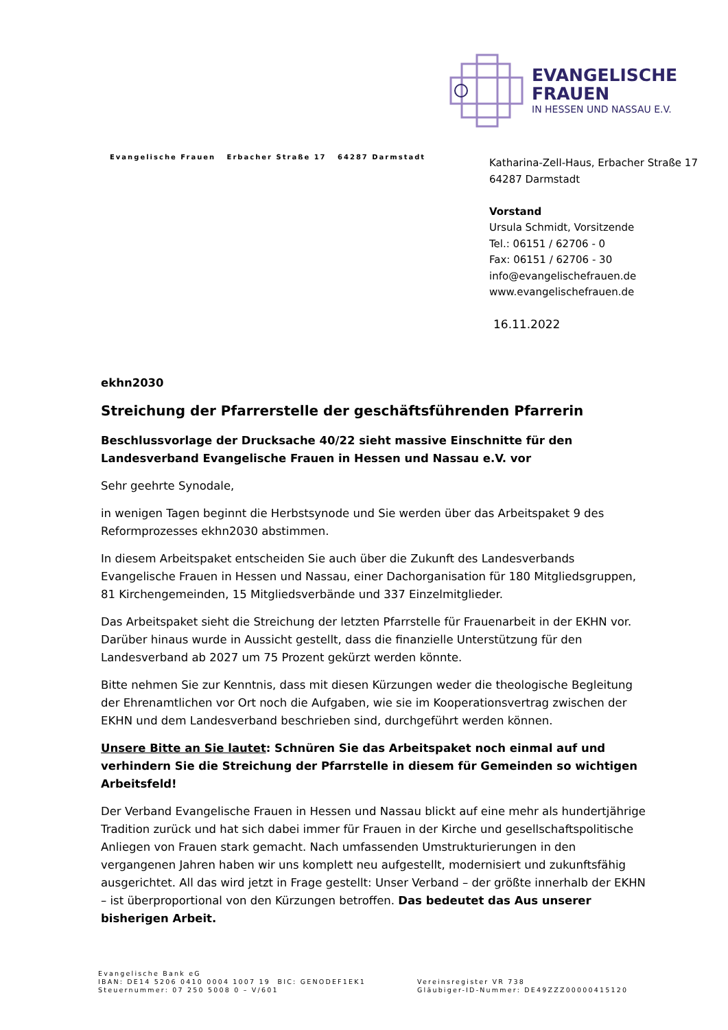EVANGELISCHE
FRAUEN
IN HESSEN UND NASSAU E.V.
Evangelische Frauen Erbacher Straße 17 64287 Darmstadt
Katharina-Zell-Haus, Erbacher Straße 17
64287 Darmstadt
Vorstand
Ursula Schmidt, Vorsitzende
Tel.: 06151 / 62706 - 0
Fax: 06151 / 62706 - 30
info@evangelischefrauen.de
www.evangelischefrauen.de
16.11.2022
ekhn2030
Streichung der Pfarrerstelle der geschäftsführenden Pfarrerin
Beschlussvorlage der Drucksache 40/22 sieht massive Einschnitte für den Landesverband Evangelische Frauen in Hessen und Nassau e.V. vor
Sehr geehrte Synodale,
in wenigen Tagen beginnt die Herbstsynode und Sie werden über das Arbeitspaket 9 des Reformprozesses ekhn2030 abstimmen.
In diesem Arbeitspaket entscheiden Sie auch über die Zukunft des Landesverbands Evangelische Frauen in Hessen und Nassau, einer Dachorganisation für 180 Mitgliedsgruppen, 81 Kirchengemeinden, 15 Mitgliedsverbände und 337 Einzelmitglieder.
Das Arbeitspaket sieht die Streichung der letzten Pfarrstelle für Frauenarbeit in der EKHN vor. Darüber hinaus wurde in Aussicht gestellt, dass die finanzielle Unterstützung für den Landesverband ab 2027 um 75 Prozent gekürzt werden könnte.
Bitte nehmen Sie zur Kenntnis, dass mit diesen Kürzungen weder die theologische Begleitung der Ehrenamtlichen vor Ort noch die Aufgaben, wie sie im Kooperationsvertrag zwischen der EKHN und dem Landesverband beschrieben sind, durchgeführt werden können.
Unsere Bitte an Sie lautet: Schnüren Sie das Arbeitspaket noch einmal auf und verhindern Sie die Streichung der Pfarrstelle in diesem für Gemeinden so wichtigen Arbeitsfeld!
Der Verband Evangelische Frauen in Hessen und Nassau blickt auf eine mehr als hundertjährige Tradition zurück und hat sich dabei immer für Frauen in der Kirche und gesellschaftspolitische Anliegen von Frauen stark gemacht. Nach umfassenden Umstrukturierungen in den vergangenen Jahren haben wir uns komplett neu aufgestellt, modernisiert und zukunftsfähig ausgerichtet. All das wird jetzt in Frage gestellt: Unser Verband – der größte innerhalb der EKHN – ist überproportional von den Kürzungen betroffen. Das bedeutet das Aus unserer bisherigen Arbeit.
Evangelische Bank eG
IBAN: DE14 5206 0410 0004 1007 19 BIC: GENODEF1EK1
Steuernummer: 07 250 5008 0 – V/601
Vereinsregister VR 738
Gläubiger-ID-Nummer: DE49ZZZ00000415120